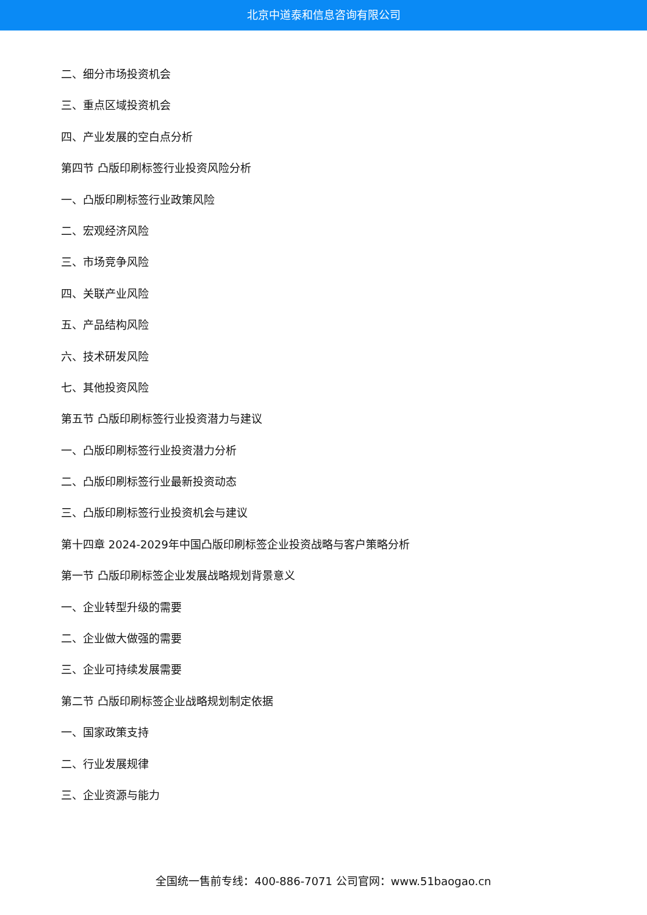北京中道泰和信息咨询有限公司
二、细分市场投资机会
三、重点区域投资机会
四、产业发展的空白点分析
第四节 凸版印刷标签行业投资风险分析
一、凸版印刷标签行业政策风险
二、宏观经济风险
三、市场竞争风险
四、关联产业风险
五、产品结构风险
六、技术研发风险
七、其他投资风险
第五节 凸版印刷标签行业投资潜力与建议
一、凸版印刷标签行业投资潜力分析
二、凸版印刷标签行业最新投资动态
三、凸版印刷标签行业投资机会与建议
第十四章 2024-2029年中国凸版印刷标签企业投资战略与客户策略分析
第一节 凸版印刷标签企业发展战略规划背景意义
一、企业转型升级的需要
二、企业做大做强的需要
三、企业可持续发展需要
第二节 凸版印刷标签企业战略规划制定依据
一、国家政策支持
二、行业发展规律
三、企业资源与能力
全国统一售前专线：400-886-7071 公司官网：www.51baogao.cn